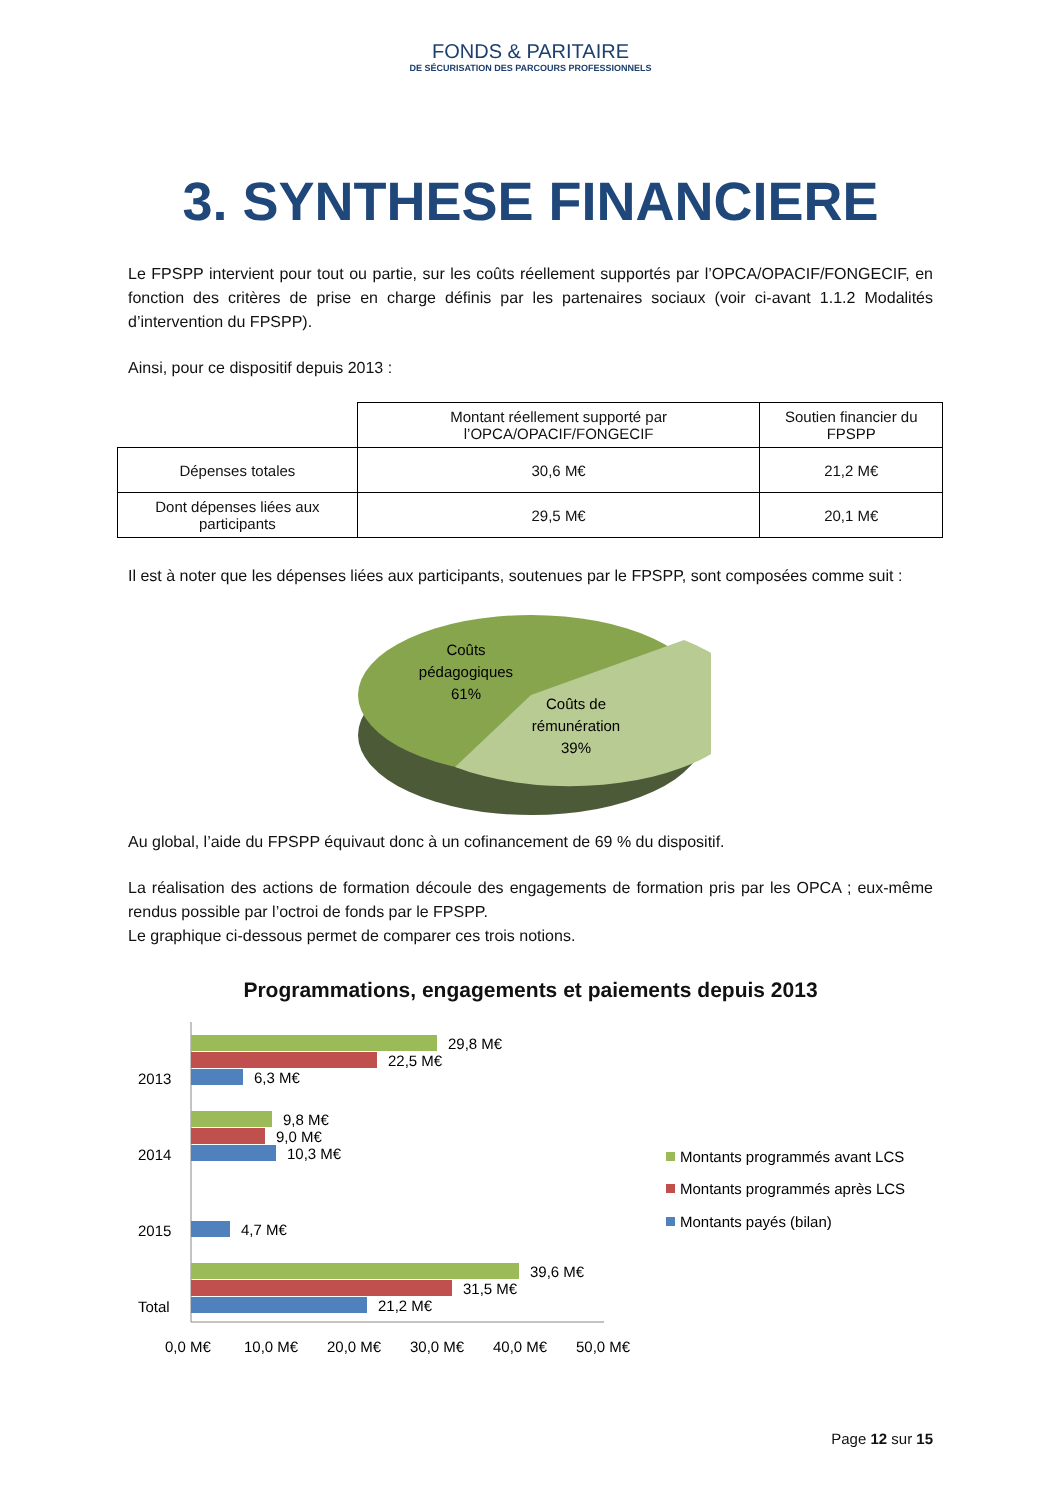FONDS & PARITAIRE
DE SÉCURISATION DES PARCOURS PROFESSIONNELS
3. SYNTHESE FINANCIERE
Le FPSPP intervient pour tout ou partie, sur les coûts réellement supportés par l’OPCA/OPACIF/FONGECIF, en fonction des critères de prise en charge définis par les partenaires sociaux (voir ci-avant 1.1.2 Modalités d’intervention du FPSPP).
Ainsi, pour ce dispositif depuis 2013 :
| | Montant réellement supporté par l’OPCA/OPACIF/FONGECIF | Soutien financier du FPSPP |
| --- | --- | --- |
| Dépenses totales | 30,6 M€ | 21,2 M€ |
| Dont dépenses liées aux participants | 29,5 M€ | 20,1 M€ |
Il est à noter que les dépenses liées aux participants, soutenues par le FPSPP, sont composées comme suit :
Coûts
pédagogiques
61%
Coûts de
rémunération
39%
Au global, l’aide du FPSPP équivaut donc à un cofinancement de 69 % du dispositif.
La réalisation des actions de formation découle des engagements de formation pris par les OPCA ; eux-même rendus possible par l’octroi de fonds par le FPSPP.
Le graphique ci-dessous permet de comparer ces trois notions.
Programmations, engagements et paiements depuis 2013
2013
2014
2015
Total
29,8 M€
22,5 M€
6,3 M€
9,8 M€
9,0 M€
10,3 M€
4,7 M€
39,6 M€
31,5 M€
21,2 M€
0,0 M€
10,0 M€
20,0 M€
30,0 M€
40,0 M€
50,0 M€
Montants programmés avant LCS
Montants programmés après LCS
Montants payés (bilan)
Page 12 sur 15